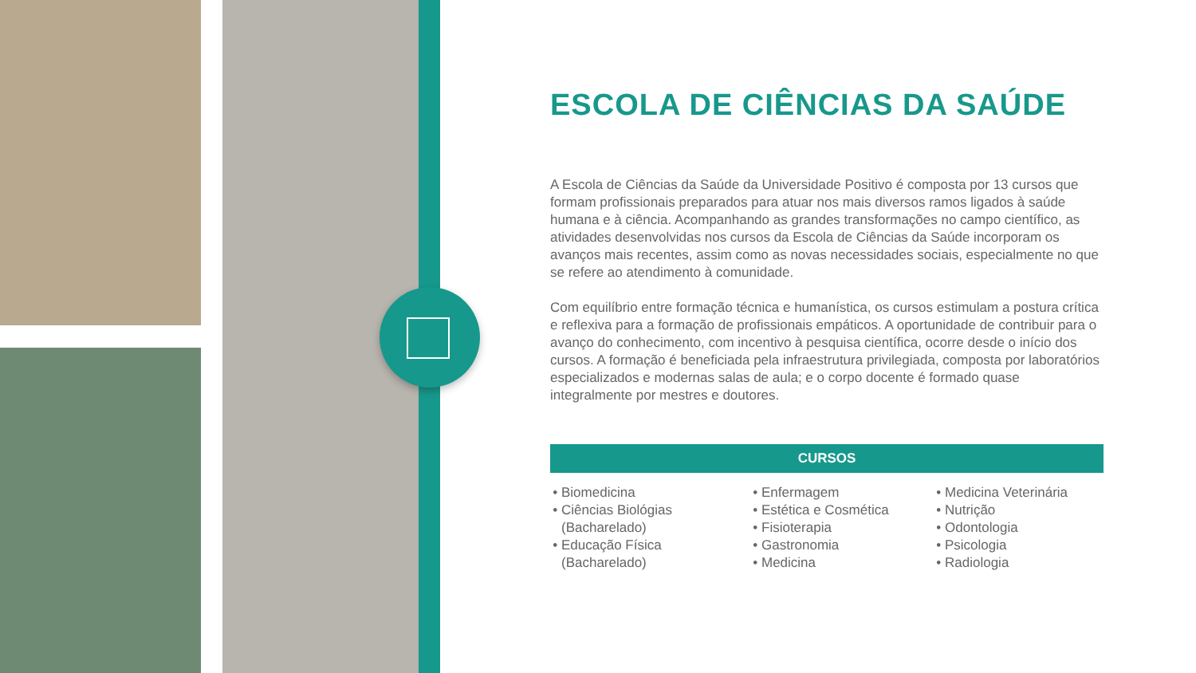ESCOLA DE CIÊNCIAS DA SAÚDE
A Escola de Ciências da Saúde da Universidade Positivo é composta por 13 cursos que formam profissionais preparados para atuar nos mais diversos ramos ligados à saúde humana e à ciência. Acompanhando as grandes transformações no campo científico, as atividades desenvolvidas nos cursos da Escola de Ciências da Saúde incorporam os avanços mais recentes, assim como as novas necessidades sociais, especialmente no que se refere ao atendimento à comunidade.
Com equilíbrio entre formação técnica e humanística, os cursos estimulam a postura crítica e reflexiva para a formação de profissionais empáticos. A oportunidade de contribuir para o avanço do conhecimento, com incentivo à pesquisa científica, ocorre desde o início dos cursos. A formação é beneficiada pela infraestrutura privilegiada, composta por laboratórios especializados e modernas salas de aula; e o corpo docente é formado quase integralmente por mestres e doutores.
CURSOS
Biomedicina
Ciências Biológias (Bacharelado)
Educação Física (Bacharelado)
Enfermagem
Estética e Cosmética
Fisioterapia
Gastronomia
Medicina
Medicina Veterinária
Nutrição
Odontologia
Psicologia
Radiologia